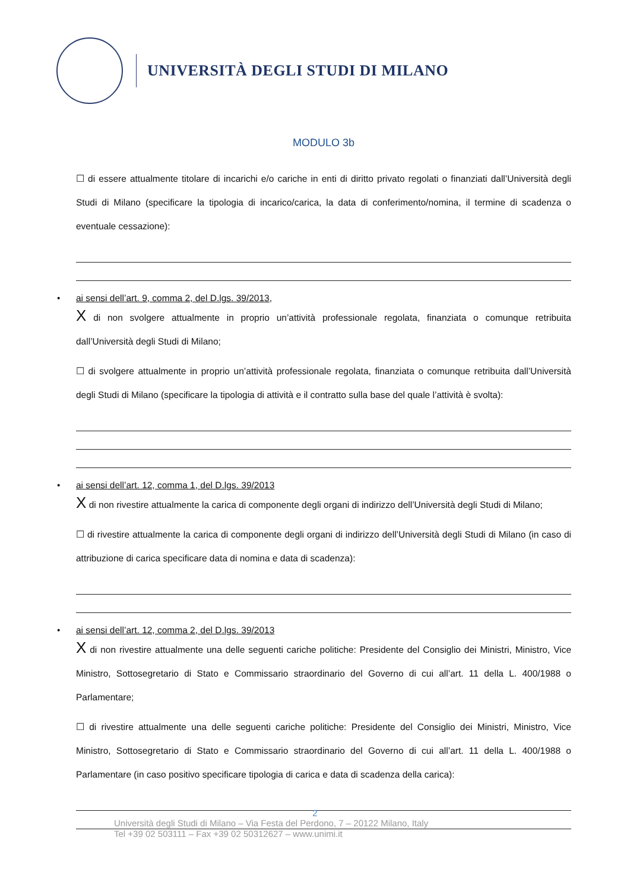UNIVERSITÀ DEGLI STUDI DI MILANO
MODULO 3b
☐ di essere attualmente titolare di incarichi e/o cariche in enti di diritto privato regolati o finanziati dall’Università degli Studi di Milano (specificare la tipologia di incarico/carica, la data di conferimento/nomina, il termine di scadenza o eventuale cessazione):
• ai sensi dell’art. 9, comma 2, del D.lgs. 39/2013,
X di non svolgere attualmente in proprio un’attività professionale regolata, finanziata o comunque retribuita dall’Università degli Studi di Milano;
☐ di svolgere attualmente in proprio un’attività professionale regolata, finanziata o comunque retribuita dall’Università degli Studi di Milano (specificare la tipologia di attività e il contratto sulla base del quale l’attività è svolta):
• ai sensi dell’art. 12, comma 1, del D.lgs. 39/2013
X di non rivestire attualmente la carica di componente degli organi di indirizzo dell’Università degli Studi di Milano;
☐ di rivestire attualmente la carica di componente degli organi di indirizzo dell’Università degli Studi di Milano (in caso di attribuzione di carica specificare data di nomina e data di scadenza):
• ai sensi dell’art. 12, comma 2, del D.lgs. 39/2013
X di non rivestire attualmente una delle seguenti cariche politiche: Presidente del Consiglio dei Ministri, Ministro, Vice Ministro, Sottosegretario di Stato e Commissario straordinario del Governo di cui all’art. 11 della L. 400/1988 o Parlamentare;
☐ di rivestire attualmente una delle seguenti cariche politiche: Presidente del Consiglio dei Ministri, Ministro, Vice Ministro, Sottosegretario di Stato e Commissario straordinario del Governo di cui all’art. 11 della L. 400/1988 o Parlamentare (in caso positivo specificare tipologia di carica e data di scadenza della carica):
2
Università degli Studi di Milano – Via Festa del Perdono, 7 – 20122 Milano, Italy
Tel +39 02 503111 – Fax +39 02 50312627 – www.unimi.it